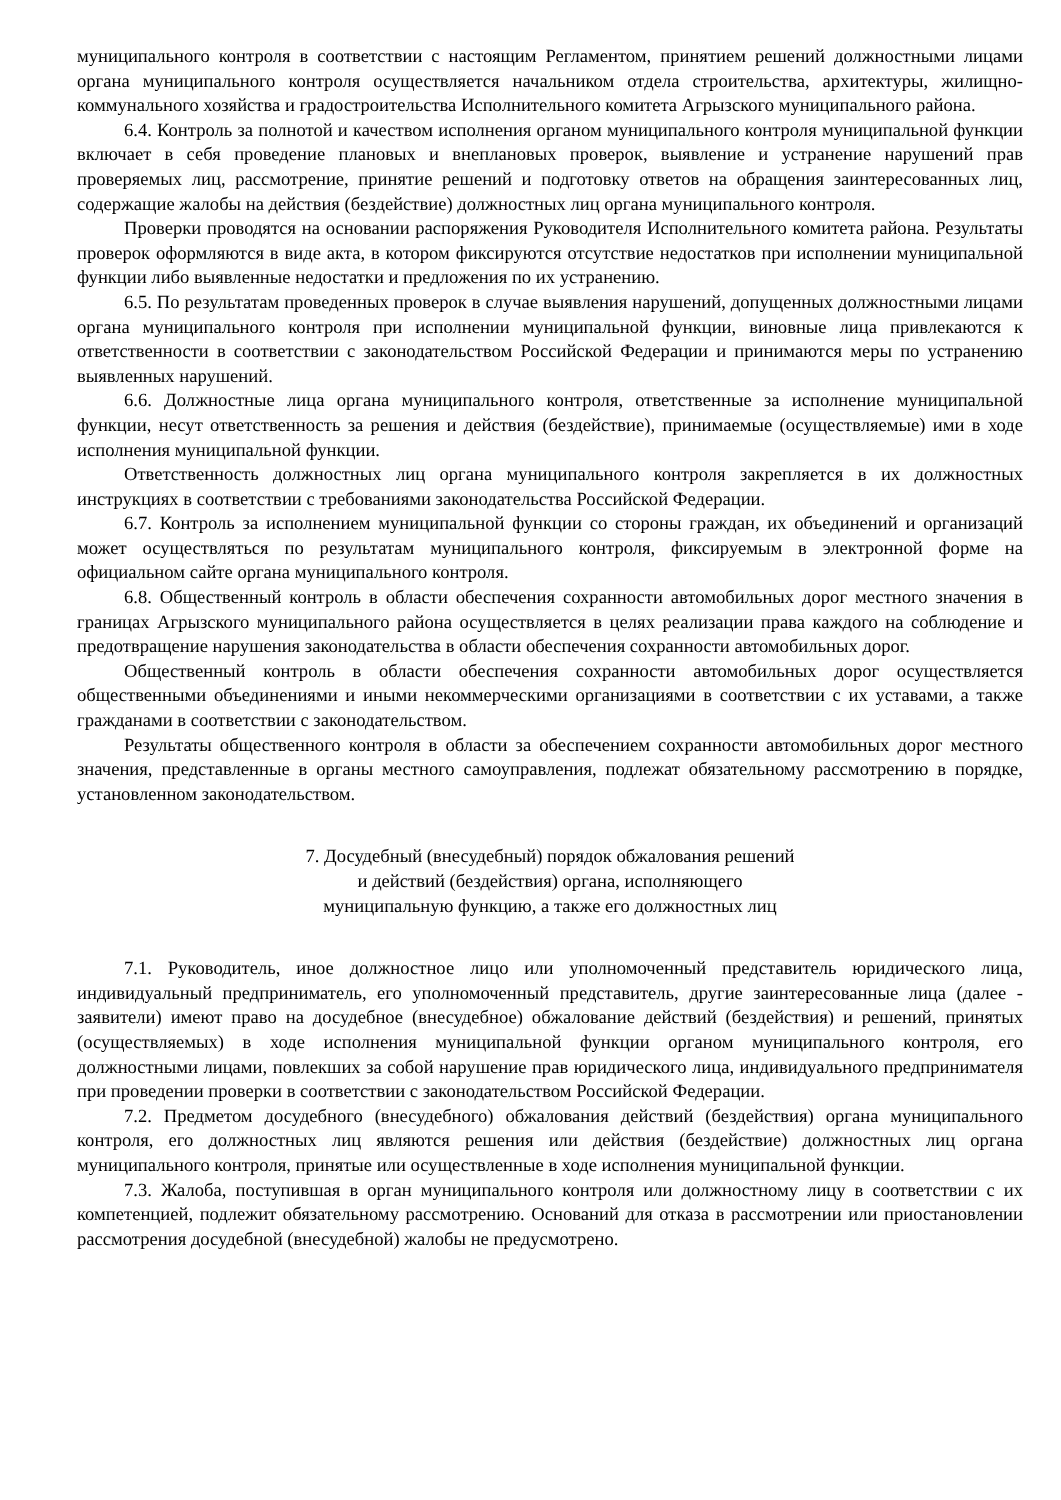муниципального контроля в соответствии с настоящим Регламентом, принятием решений должностными лицами органа муниципального контроля осуществляется начальником отдела строительства, архитектуры, жилищно-коммунального хозяйства и градостроительства Исполнительного комитета Агрызского муниципального района.
6.4. Контроль за полнотой и качеством исполнения органом муниципального контроля муниципальной функции включает в себя проведение плановых и внеплановых проверок, выявление и устранение нарушений прав проверяемых лиц, рассмотрение, принятие решений и подготовку ответов на обращения заинтересованных лиц, содержащие жалобы на действия (бездействие) должностных лиц органа муниципального контроля.
Проверки проводятся на основании распоряжения Руководителя Исполнительного комитета района. Результаты проверок оформляются в виде акта, в котором фиксируются отсутствие недостатков при исполнении муниципальной функции либо выявленные недостатки и предложения по их устранению.
6.5. По результатам проведенных проверок в случае выявления нарушений, допущенных должностными лицами органа муниципального контроля при исполнении муниципальной функции, виновные лица привлекаются к ответственности в соответствии с законодательством Российской Федерации и принимаются меры по устранению выявленных нарушений.
6.6. Должностные лица органа муниципального контроля, ответственные за исполнение муниципальной функции, несут ответственность за решения и действия (бездействие), принимаемые (осуществляемые) ими в ходе исполнения муниципальной функции.
Ответственность должностных лиц органа муниципального контроля закрепляется в их должностных инструкциях в соответствии с требованиями законодательства Российской Федерации.
6.7. Контроль за исполнением муниципальной функции со стороны граждан, их объединений и организаций может осуществляться по результатам муниципального контроля, фиксируемым в электронной форме на официальном сайте органа муниципального контроля.
6.8. Общественный контроль в области обеспечения сохранности автомобильных дорог местного значения в границах Агрызского муниципального района осуществляется в целях реализации права каждого на соблюдение и предотвращение нарушения законодательства в области обеспечения сохранности автомобильных дорог.
Общественный контроль в области обеспечения сохранности автомобильных дорог осуществляется общественными объединениями и иными некоммерческими организациями в соответствии с их уставами, а также гражданами в соответствии с законодательством.
Результаты общественного контроля в области за обеспечением сохранности автомобильных дорог местного значения, представленные в органы местного самоуправления, подлежат обязательному рассмотрению в порядке, установленном законодательством.
7. Досудебный (внесудебный) порядок обжалования решений
и действий (бездействия) органа, исполняющего
муниципальную функцию, а также его должностных лиц
7.1. Руководитель, иное должностное лицо или уполномоченный представитель юридического лица, индивидуальный предприниматель, его уполномоченный представитель, другие заинтересованные лица (далее - заявители) имеют право на досудебное (внесудебное) обжалование действий (бездействия) и решений, принятых (осуществляемых) в ходе исполнения муниципальной функции органом муниципального контроля, его должностными лицами, повлекших за собой нарушение прав юридического лица, индивидуального предпринимателя при проведении проверки в соответствии с законодательством Российской Федерации.
7.2. Предметом досудебного (внесудебного) обжалования действий (бездействия) органа муниципального контроля, его должностных лиц являются решения или действия (бездействие) должностных лиц органа муниципального контроля, принятые или осуществленные в ходе исполнения муниципальной функции.
7.3. Жалоба, поступившая в орган муниципального контроля или должностному лицу в соответствии с их компетенцией, подлежит обязательному рассмотрению. Оснований для отказа в рассмотрении или приостановлении рассмотрения досудебной (внесудебной) жалобы не предусмотрено.